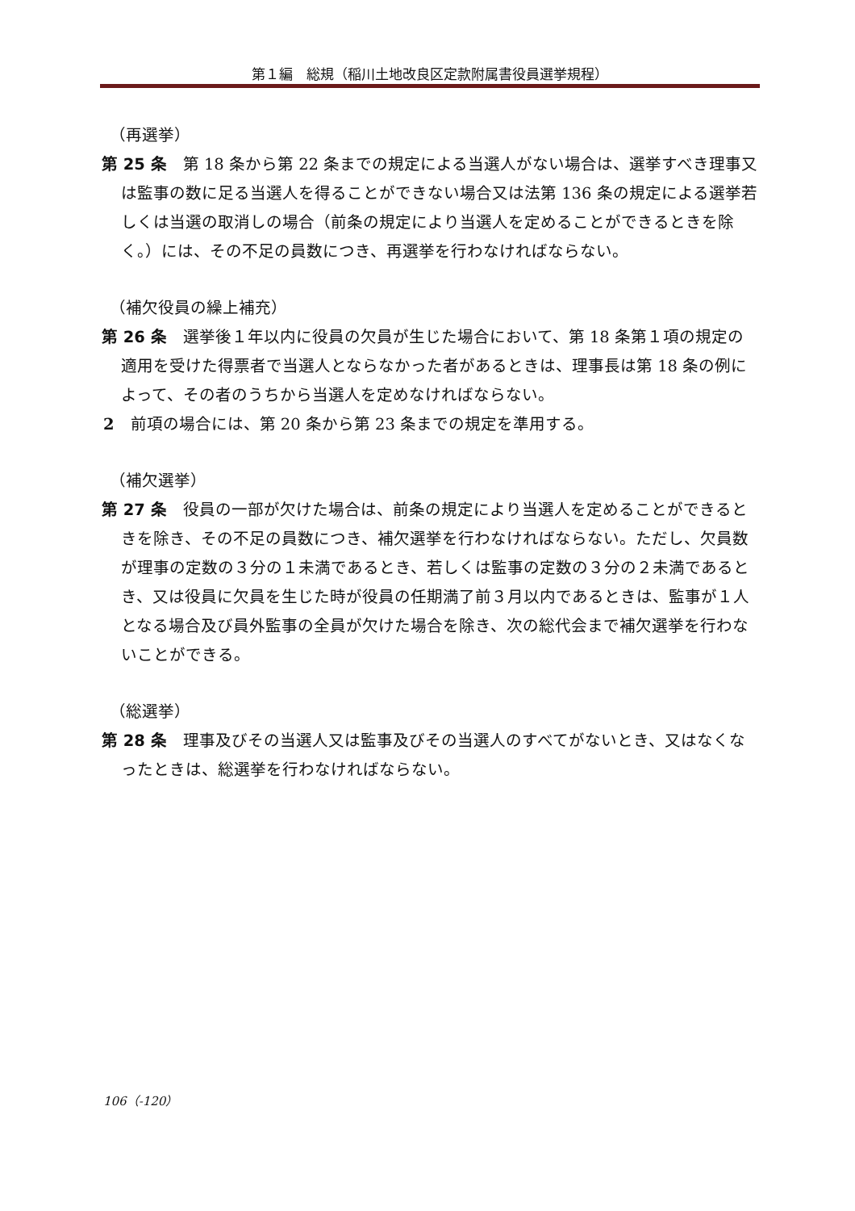第１編　総規（稲川土地改良区定款附属書役員選挙規程）
（再選挙）
第 25 条　第 18 条から第 22 条までの規定による当選人がない場合は、選挙すべき理事又は監事の数に足る当選人を得ることができない場合又は法第 136 条の規定による選挙若しくは当選の取消しの場合（前条の規定により当選人を定めることができるときを除く。）には、その不足の員数につき、再選挙を行わなければならない。
（補欠役員の繰上補充）
第 26 条　選挙後１年以内に役員の欠員が生じた場合において、第 18 条第１項の規定の適用を受けた得票者で当選人とならなかった者があるときは、理事長は第 18 条の例によって、その者のうちから当選人を定めなければならない。
2　前項の場合には、第 20 条から第 23 条までの規定を準用する。
（補欠選挙）
第 27 条　役員の一部が欠けた場合は、前条の規定により当選人を定めることができるときを除き、その不足の員数につき、補欠選挙を行わなければならない。ただし、欠員数が理事の定数の３分の１未満であるとき、若しくは監事の定数の３分の２未満であるとき、又は役員に欠員を生じた時が役員の任期満了前３月以内であるときは、監事が１人となる場合及び員外監事の全員が欠けた場合を除き、次の総代会まで補欠選挙を行わないことができる。
（総選挙）
第 28 条　理事及びその当選人又は監事及びその当選人のすべてがないとき、又はなくなったときは、総選挙を行わなければならない。
106（-120）